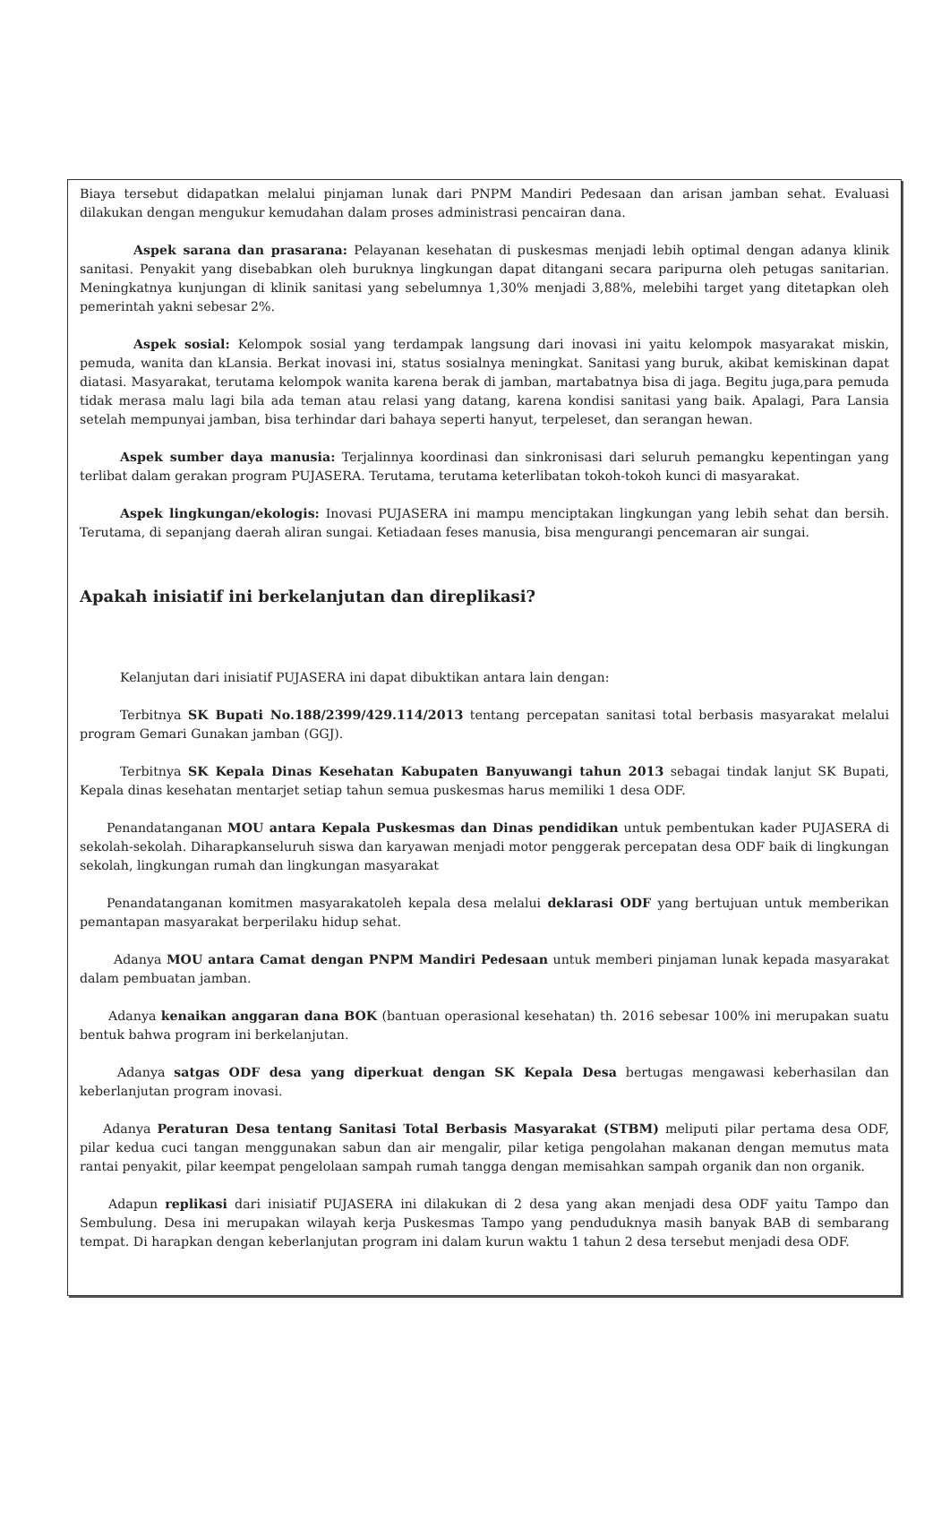Biaya tersebut didapatkan melalui pinjaman lunak dari PNPM Mandiri Pedesaan dan arisan jamban sehat. Evaluasi dilakukan dengan mengukur kemudahan dalam proses administrasi pencairan dana.
Aspek sarana dan prasarana: Pelayanan kesehatan di puskesmas menjadi lebih optimal dengan adanya klinik sanitasi. Penyakit yang disebabkan oleh buruknya lingkungan dapat ditangani secara paripurna oleh petugas sanitarian. Meningkatnya kunjungan di klinik sanitasi yang sebelumnya 1,30% menjadi 3,88%, melebihi target yang ditetapkan oleh pemerintah yakni sebesar 2%.
Aspek sosial: Kelompok sosial yang terdampak langsung dari inovasi ini yaitu kelompok masyarakat miskin, pemuda, wanita dan kLansia. Berkat inovasi ini, status sosialnya meningkat. Sanitasi yang buruk, akibat kemiskinan dapat diatasi. Masyarakat, terutama kelompok wanita karena berak di jamban, martabatnya bisa di jaga. Begitu juga,para pemuda tidak merasa malu lagi bila ada teman atau relasi yang datang, karena kondisi sanitasi yang baik. Apalagi, Para Lansia setelah mempunyai jamban, bisa terhindar dari bahaya seperti hanyut, terpeleset, dan serangan hewan.
Aspek sumber daya manusia: Terjalinnya koordinasi dan sinkronisasi dari seluruh pemangku kepentingan yang terlibat dalam gerakan program PUJASERA. Terutama, terutama keterlibatan tokoh-tokoh kunci di masyarakat.
Aspek lingkungan/ekologis: Inovasi PUJASERA ini mampu menciptakan lingkungan yang lebih sehat dan bersih. Terutama, di sepanjang daerah aliran sungai. Ketiadaan feses manusia, bisa mengurangi pencemaran air sungai.
Apakah inisiatif ini berkelanjutan dan direplikasi?
Kelanjutan dari inisiatif PUJASERA ini dapat dibuktikan antara lain dengan:
Terbitnya SK Bupati No.188/2399/429.114/2013 tentang percepatan sanitasi total berbasis masyarakat melalui program Gemari Gunakan jamban (GGJ).
Terbitnya SK Kepala Dinas Kesehatan Kabupaten Banyuwangi tahun 2013 sebagai tindak lanjut SK Bupati, Kepala dinas kesehatan mentarjet setiap tahun semua puskesmas harus memiliki 1 desa ODF.
Penandatanganan MOU antara Kepala Puskesmas dan Dinas pendidikan untuk pembentukan kader PUJASERA di sekolah-sekolah. Diharapkanseluruh siswa dan karyawan menjadi motor penggerak percepatan desa ODF baik di lingkungan sekolah, lingkungan rumah dan lingkungan masyarakat
Penandatanganan komitmen masyarakatoleh kepala desa melalui deklarasi ODF yang bertujuan untuk memberikan pemantapan masyarakat berperilaku hidup sehat.
Adanya MOU antara Camat dengan PNPM Mandiri Pedesaan untuk memberi pinjaman lunak kepada masyarakat dalam pembuatan jamban.
Adanya kenaikan anggaran dana BOK (bantuan operasional kesehatan) th. 2016 sebesar 100% ini merupakan suatu bentuk bahwa program ini berkelanjutan.
Adanya satgas ODF desa yang diperkuat dengan SK Kepala Desa bertugas mengawasi keberhasilan dan keberlanjutan program inovasi.
Adanya Peraturan Desa tentang Sanitasi Total Berbasis Masyarakat (STBM) meliputi pilar pertama desa ODF, pilar kedua cuci tangan menggunakan sabun dan air mengalir, pilar ketiga pengolahan makanan dengan memutus mata rantai penyakit, pilar keempat pengelolaan sampah rumah tangga dengan memisahkan sampah organik dan non organik.
Adapun replikasi dari inisiatif PUJASERA ini dilakukan di 2 desa yang akan menjadi desa ODF yaitu Tampo dan Sembulung. Desa ini merupakan wilayah kerja Puskesmas Tampo yang penduduknya masih banyak BAB di sembarang tempat. Di harapkan dengan keberlanjutan program ini dalam kurun waktu 1 tahun 2 desa tersebut menjadi desa ODF.